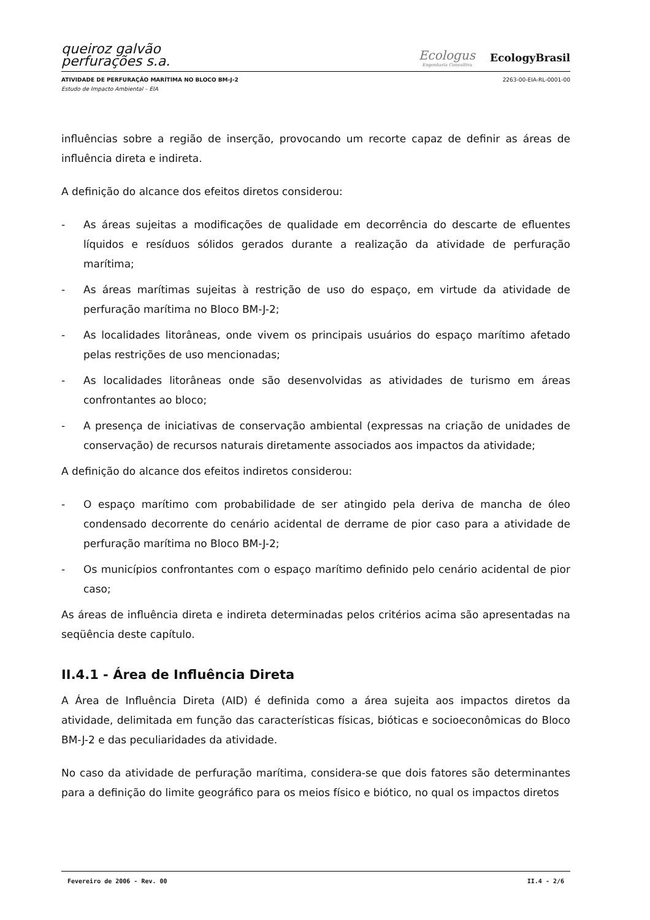queiroz galvão
perfurações s.a.
Ecologus
Engenharia Consultiva
EcologyBrasil
ATIVIDADE DE PERFURAÇÃO MARÍTIMA NO BLOCO BM-J-2 2263-00-EIA-RL-0001-00
Estudo de Impacto Ambiental – EIA
influências sobre a região de inserção, provocando um recorte capaz de definir as áreas de influência direta e indireta.
A definição do alcance dos efeitos diretos considerou:
- As áreas sujeitas a modificações de qualidade em decorrência do descarte de efluentes líquidos e resíduos sólidos gerados durante a realização da atividade de perfuração marítima;
- As áreas marítimas sujeitas à restrição de uso do espaço, em virtude da atividade de perfuração marítima no Bloco BM-J-2;
- As localidades litorâneas, onde vivem os principais usuários do espaço marítimo afetado pelas restrições de uso mencionadas;
- As localidades litorâneas onde são desenvolvidas as atividades de turismo em áreas confrontantes ao bloco;
- A presença de iniciativas de conservação ambiental (expressas na criação de unidades de conservação) de recursos naturais diretamente associados aos impactos da atividade;
A definição do alcance dos efeitos indiretos considerou:
- O espaço marítimo com probabilidade de ser atingido pela deriva de mancha de óleo condensado decorrente do cenário acidental de derrame de pior caso para a atividade de perfuração marítima no Bloco BM-J-2;
- Os municípios confrontantes com o espaço marítimo definido pelo cenário acidental de pior caso;
As áreas de influência direta e indireta determinadas pelos critérios acima são apresentadas na seqüência deste capítulo.
II.4.1 - Área de Influência Direta
A Área de Influência Direta (AID) é definida como a área sujeita aos impactos diretos da atividade, delimitada em função das características físicas, bióticas e socioeconômicas do Bloco BM-J-2 e das peculiaridades da atividade.
No caso da atividade de perfuração marítima, considera-se que dois fatores são determinantes para a definição do limite geográfico para os meios físico e biótico, no qual os impactos diretos
Fevereiro de 2006 - Rev. 00 II.4 - 2/6